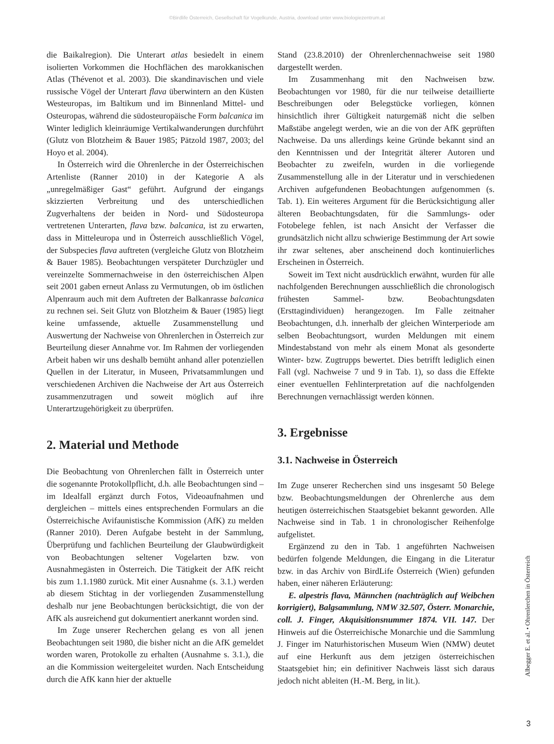©Birdlife Österreich, Gesellschaft für Vogelkunde, Austria, download unter www.biologiezentrum.at
die Baikalregion). Die Unterart atlas besiedelt in einem isolierten Vorkommen die Hochflächen des marokkanischen Atlas (Thévenot et al. 2003). Die skandinavischen und viele russische Vögel der Unterart flava überwintern an den Küsten Westeuropas, im Baltikum und im Binnenland Mittel- und Osteuropas, während die südosteuropäische Form balcanica im Winter lediglich kleinräumige Vertikalwanderungen durchführt (Glutz von Blotzheim & Bauer 1985; Pätzold 1987, 2003; del Hoyo et al. 2004).
In Österreich wird die Ohrenlerche in der Österreichischen Artenliste (Ranner 2010) in der Kategorie A als „unregelmäßiger Gast“ geführt. Aufgrund der eingangs skizzierten Verbreitung und des unterschiedlichen Zugverhaltens der beiden in Nord- und Südosteuropa vertretenen Unterarten, flava bzw. balcanica, ist zu erwarten, dass in Mitteleuropa und in Österreich ausschließlich Vögel, der Subspecies flava auftreten (vergleiche Glutz von Blotzheim & Bauer 1985). Beobachtungen verspäteter Durchzügler und vereinzelte Sommernachweise in den österreichischen Alpen seit 2001 gaben erneut Anlass zu Vermutungen, ob im östlichen Alpenraum auch mit dem Auftreten der Balkanrasse balcanica zu rechnen sei. Seit Glutz von Blotzheim & Bauer (1985) liegt keine umfassende, aktuelle Zusammenstellung und Auswertung der Nachweise von Ohrenlerchen in Österreich zur Beurteilung dieser Annahme vor. Im Rahmen der vorliegenden Arbeit haben wir uns deshalb bemüht anhand aller potenziellen Quellen in der Literatur, in Museen, Privatsammlungen und verschiedenen Archiven die Nachweise der Art aus Österreich zusammenzutragen und soweit möglich auf ihre Unterartzugehörigkeit zu überprüfen.
2. Material und Methode
Die Beobachtung von Ohrenlerchen fällt in Österreich unter die sogenannte Protokollpflicht, d.h. alle Beobachtungen sind – im Idealfall ergänzt durch Fotos, Videoaufnahmen und dergleichen – mittels eines entsprechenden Formulars an die Österreichische Avifaunistische Kommission (AfK) zu melden (Ranner 2010). Deren Aufgabe besteht in der Sammlung, Überprüfung und fachlichen Beurteilung der Glaubwürdigkeit von Beobachtungen seltener Vogelarten bzw. von Ausnahmegästen in Österreich. Die Tätigkeit der AfK reicht bis zum 1.1.1980 zurück. Mit einer Ausnahme (s. 3.1.) werden ab diesem Stichtag in der vorliegenden Zusammenstellung deshalb nur jene Beobachtungen berücksichtigt, die von der AfK als ausreichend gut dokumentiert anerkannt worden sind.
Im Zuge unserer Recherchen gelang es von all jenen Beobachtungen seit 1980, die bisher nicht an die AfK gemeldet worden waren, Protokolle zu erhalten (Ausnahme s. 3.1.), die an die Kommission weitergeleitet wurden. Nach Entscheidung durch die AfK kann hier der aktuelle
Stand (23.8.2010) der Ohrenlerchennachweise seit 1980 dargestellt werden.
Im Zusammenhang mit den Nachweisen bzw. Beobachtungen vor 1980, für die nur teilweise detaillierte Beschreibungen oder Belegstücke vorliegen, können hinsichtlich ihrer Gültigkeit naturgemäß nicht die selben Maßstäbe angelegt werden, wie an die von der AfK geprüften Nachweise. Da uns allerdings keine Gründe bekannt sind an den Kenntnissen und der Integrität älterer Autoren und Beobachter zu zweifeln, wurden in die vorliegende Zusammenstellung alle in der Literatur und in verschiedenen Archiven aufgefundenen Beobachtungen aufgenommen (s. Tab. 1). Ein weiteres Argument für die Berücksichtigung aller älteren Beobachtungsdaten, für die Sammlungs- oder Fotobelege fehlen, ist nach Ansicht der Verfasser die grundsätzlich nicht allzu schwierige Bestimmung der Art sowie ihr zwar seltenes, aber anscheinend doch kontinuierliches Erscheinen in Österreich.
Soweit im Text nicht ausdrücklich erwähnt, wurden für alle nachfolgenden Berechnungen ausschließlich die chronologisch frühesten Sammel- bzw. Beobachtungsdaten (Ersttagindividuen) herangezogen. Im Falle zeitnaher Beobachtungen, d.h. innerhalb der gleichen Winterperiode am selben Beobachtungsort, wurden Meldungen mit einem Mindestabstand von mehr als einem Monat als gesonderte Winter- bzw. Zugtrupps bewertet. Dies betrifft lediglich einen Fall (vgl. Nachweise 7 und 9 in Tab. 1), so dass die Effekte einer eventuellen Fehlinterpretation auf die nachfolgenden Berechnungen vernachlässigt werden können.
3. Ergebnisse
3.1. Nachweise in Österreich
Im Zuge unserer Recherchen sind uns insgesamt 50 Belege bzw. Beobachtungsmeldungen der Ohrenlerche aus dem heutigen österreichischen Staatsgebiet bekannt geworden. Alle Nachweise sind in Tab. 1 in chronologischer Reihenfolge aufgelistet.
Ergänzend zu den in Tab. 1 angeführten Nachweisen bedürfen folgende Meldungen, die Eingang in die Literatur bzw. in das Archiv von BirdLife Österreich (Wien) gefunden haben, einer näheren Erläuterung:
E. alpestris flava, Männchen (nachträglich auf Weibchen korrigiert), Balgsammlung, NMW 32.507, Österr. Monarchie, coll. J. Finger, Akquisitionsnummer 1874. VII. 147. Der Hinweis auf die Österreichische Monarchie und die Sammlung J. Finger im Naturhistorischen Museum Wien (NMW) deutet auf eine Herkunft aus dem jetzigen österreichischen Staatsgebiet hin; ein definitiver Nachweis lässt sich daraus jedoch nicht ableiten (H.-M. Berg, in lit.).
Albegger E. et al. • Ohrenlerchen in Österreich
3